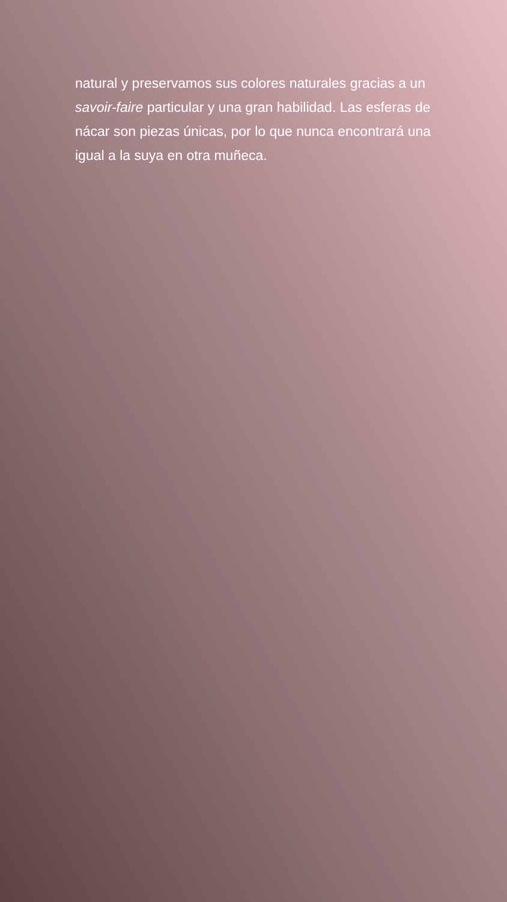natural y preservamos sus colores naturales gracias a un savoir-faire particular y una gran habilidad. Las esferas de nácar son piezas únicas, por lo que nunca encontrará una igual a la suya en otra muñeca.